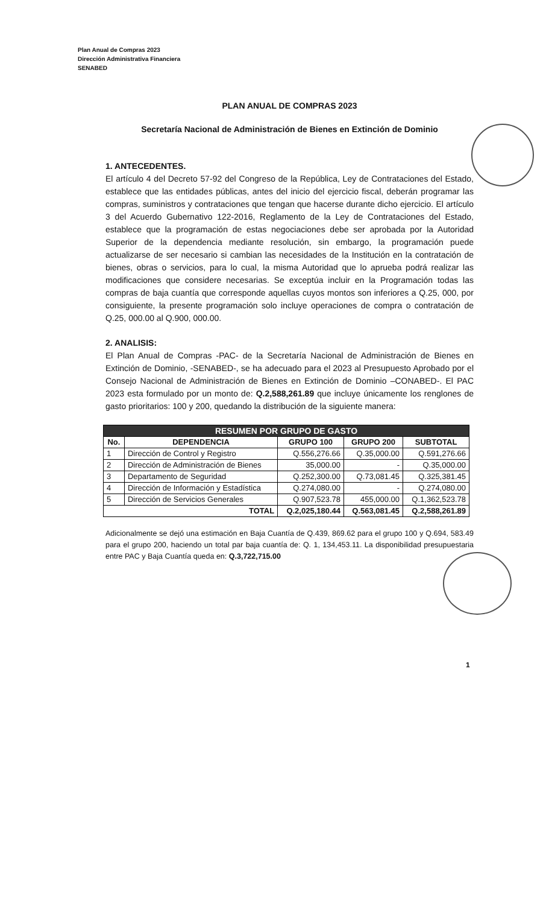Plan Anual de Compras 2023
Dirección Administrativa Financiera
SENABED
PLAN ANUAL DE COMPRAS 2023
Secretaría Nacional de Administración de Bienes en Extinción de Dominio
1. ANTECEDENTES.
El artículo 4 del Decreto 57-92 del Congreso de la República, Ley de Contrataciones del Estado, establece que las entidades públicas, antes del inicio del ejercicio fiscal, deberán programar las compras, suministros y contrataciones que tengan que hacerse durante dicho ejercicio. El artículo 3 del Acuerdo Gubernativo 122-2016, Reglamento de la Ley de Contrataciones del Estado, establece que la programación de estas negociaciones debe ser aprobada por la Autoridad Superior de la dependencia mediante resolución, sin embargo, la programación puede actualizarse de ser necesario si cambian las necesidades de la Institución en la contratación de bienes, obras o servicios, para lo cual, la misma Autoridad que lo aprueba podrá realizar las modificaciones que considere necesarias. Se exceptúa incluir en la Programación todas las compras de baja cuantía que corresponde aquellas cuyos montos son inferiores a Q.25, 000, por consiguiente, la presente programación solo incluye operaciones de compra o contratación de Q.25, 000.00 al Q.900, 000.00.
2. ANALISIS:
El Plan Anual de Compras -PAC- de la Secretaría Nacional de Administración de Bienes en Extinción de Dominio, -SENABED-, se ha adecuado para el 2023 al Presupuesto Aprobado por el Consejo Nacional de Administración de Bienes en Extinción de Dominio –CONABED-. El PAC 2023 esta formulado por un monto de: Q.2,588,261.89 que incluye únicamente los renglones de gasto prioritarios: 100 y 200, quedando la distribución de la siguiente manera:
| RESUMEN POR GRUPO DE GASTO | | | | |
| --- | --- | --- | --- | --- |
| No. | DEPENDENCIA | GRUPO 100 | GRUPO 200 | SUBTOTAL |
| 1 | Dirección de Control y Registro | Q.556,276.66 | Q.35,000.00 | Q.591,276.66 |
| 2 | Dirección de Administración de Bienes | 35,000.00 | - | Q.35,000.00 |
| 3 | Departamento de Seguridad | Q.252,300.00 | Q.73,081.45 | Q.325,381.45 |
| 4 | Dirección de Información y Estadística | Q.274,080.00 | - | Q.274,080.00 |
| 5 | Dirección de Servicios Generales | Q.907,523.78 | 455,000.00 | Q.1,362,523.78 |
| TOTAL | | Q.2,025,180.44 | Q.563,081.45 | Q.2,588,261.89 |
Adicionalmente se dejó una estimación en Baja Cuantía de Q.439, 869.62 para el grupo 100 y Q.694, 583.49 para el grupo 200, haciendo un total par baja cuantía de: Q. 1, 134,453.11. La disponibilidad presupuestaria entre PAC y Baja Cuantía queda en: Q.3,722,715.00
1